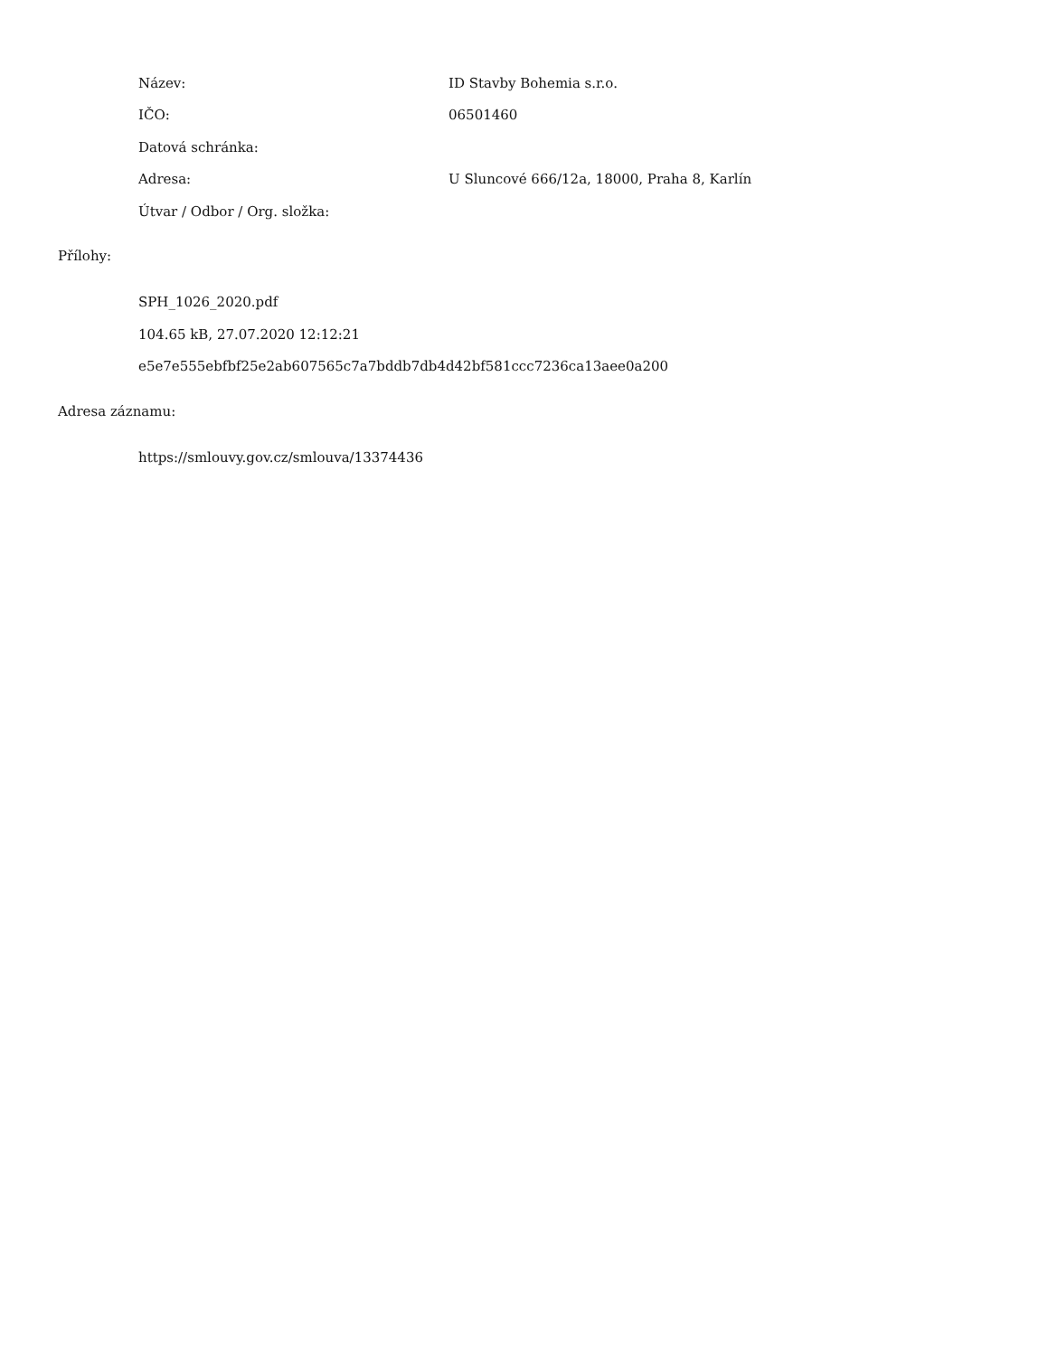Název: ID Stavby Bohemia s.r.o.
IČO: 06501460
Datová schránka:
Adresa: U Sluncové 666/12a, 18000, Praha 8, Karlín
Útvar / Odbor / Org. složka:
Přílohy:
SPH_1026_2020.pdf
104.65 kB, 27.07.2020 12:12:21
e5e7e555ebfbf25e2ab607565c7a7bddb7db4d42bf581ccc7236ca13aee0a200
Adresa záznamu:
https://smlouvy.gov.cz/smlouva/13374436